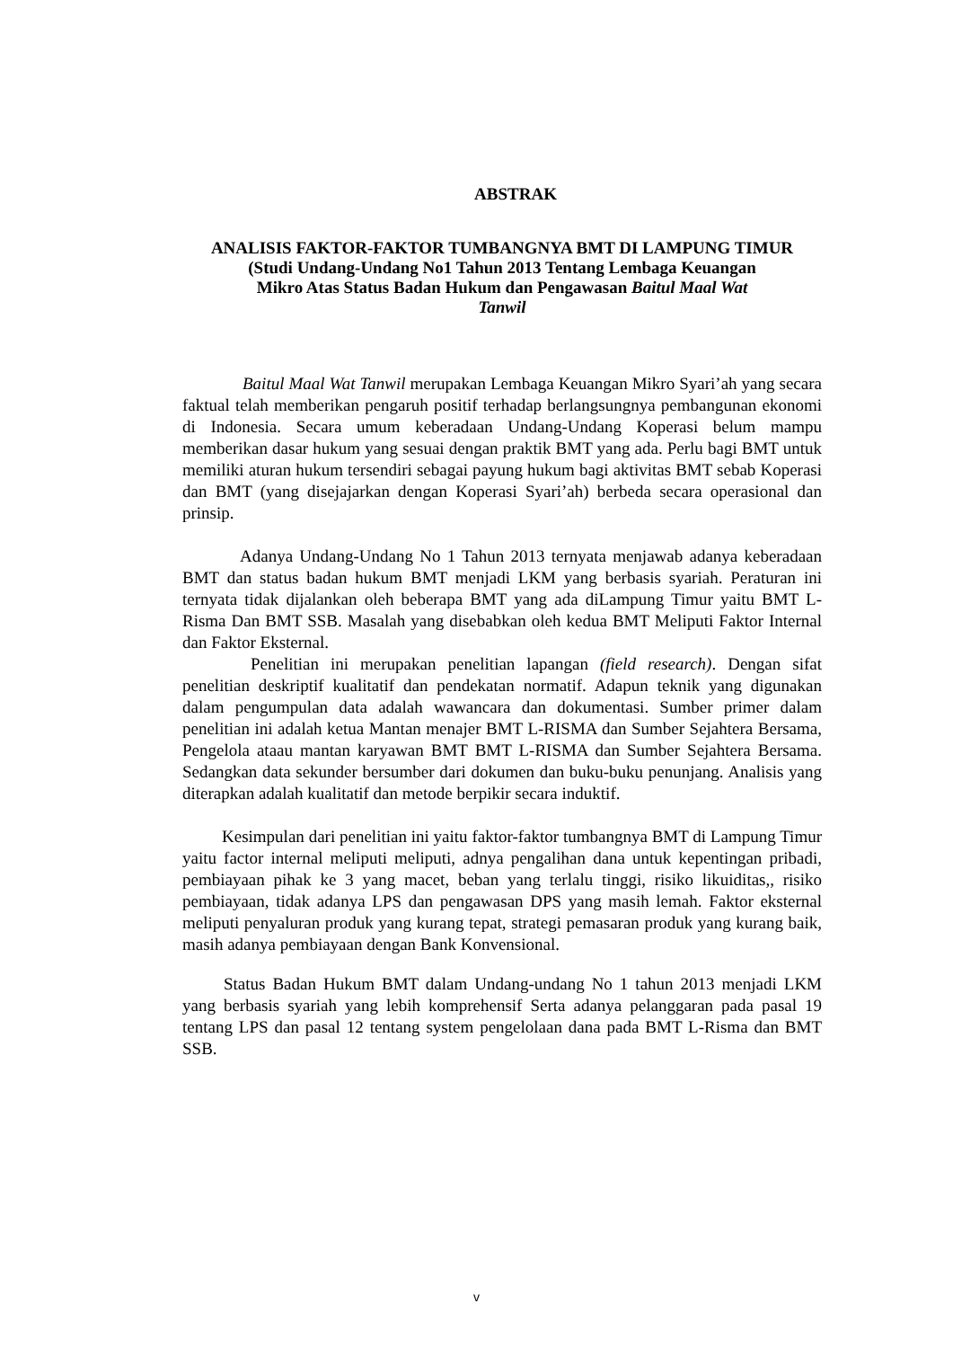ABSTRAK
ANALISIS FAKTOR-FAKTOR TUMBANGNYA BMT DI LAMPUNG TIMUR
(Studi Undang-Undang No1 Tahun 2013 Tentang Lembaga Keuangan
Mikro Atas Status Badan Hukum dan Pengawasan Baitul Maal Wat
Tanwil
Baitul Maal Wat Tanwil merupakan Lembaga Keuangan Mikro Syari’ah yang secara faktual telah memberikan pengaruh positif terhadap berlangsungnya pembangunan ekonomi di Indonesia. Secara umum keberadaan Undang-Undang Koperasi belum mampu memberikan dasar hukum yang sesuai dengan praktik BMT yang ada. Perlu bagi BMT untuk memiliki aturan hukum tersendiri sebagai payung hukum bagi aktivitas BMT sebab Koperasi dan BMT (yang disejajarkan dengan Koperasi Syari’ah) berbeda secara operasional dan prinsip.
Adanya Undang-Undang No 1 Tahun 2013 ternyata menjawab adanya keberadaan BMT dan status badan hukum BMT menjadi LKM yang berbasis syariah. Peraturan ini ternyata tidak dijalankan oleh beberapa BMT yang ada diLampung Timur yaitu BMT L-Risma Dan BMT SSB. Masalah yang disebabkan oleh kedua BMT Meliputi Faktor Internal dan Faktor Eksternal.
Penelitian ini merupakan penelitian lapangan (field research). Dengan sifat penelitian deskriptif kualitatif dan pendekatan normatif. Adapun teknik yang digunakan dalam pengumpulan data adalah wawancara dan dokumentasi. Sumber primer dalam penelitian ini adalah ketua Mantan menajer BMT L-RISMA dan Sumber Sejahtera Bersama, Pengelola ataau mantan karyawan BMT BMT L-RISMA dan Sumber Sejahtera Bersama. Sedangkan data sekunder bersumber dari dokumen dan buku-buku penunjang. Analisis yang diterapkan adalah kualitatif dan metode berpikir secara induktif.
Kesimpulan dari penelitian ini yaitu faktor-faktor tumbangnya BMT di Lampung Timur yaitu factor internal meliputi meliputi, adnya pengalihan dana untuk kepentingan pribadi, pembiayaan pihak ke 3 yang macet, beban yang terlalu tinggi, risiko likuiditas,, risiko pembiayaan, tidak adanya LPS dan pengawasan DPS yang masih lemah. Faktor eksternal meliputi penyaluran produk yang kurang tepat, strategi pemasaran produk yang kurang baik, masih adanya pembiayaan dengan Bank Konvensional.
Status Badan Hukum BMT dalam Undang-undang No 1 tahun 2013 menjadi LKM yang berbasis syariah yang lebih komprehensif Serta adanya pelanggaran pada pasal 19 tentang LPS dan pasal 12 tentang system pengelolaan dana pada BMT L-Risma dan BMT SSB.
v